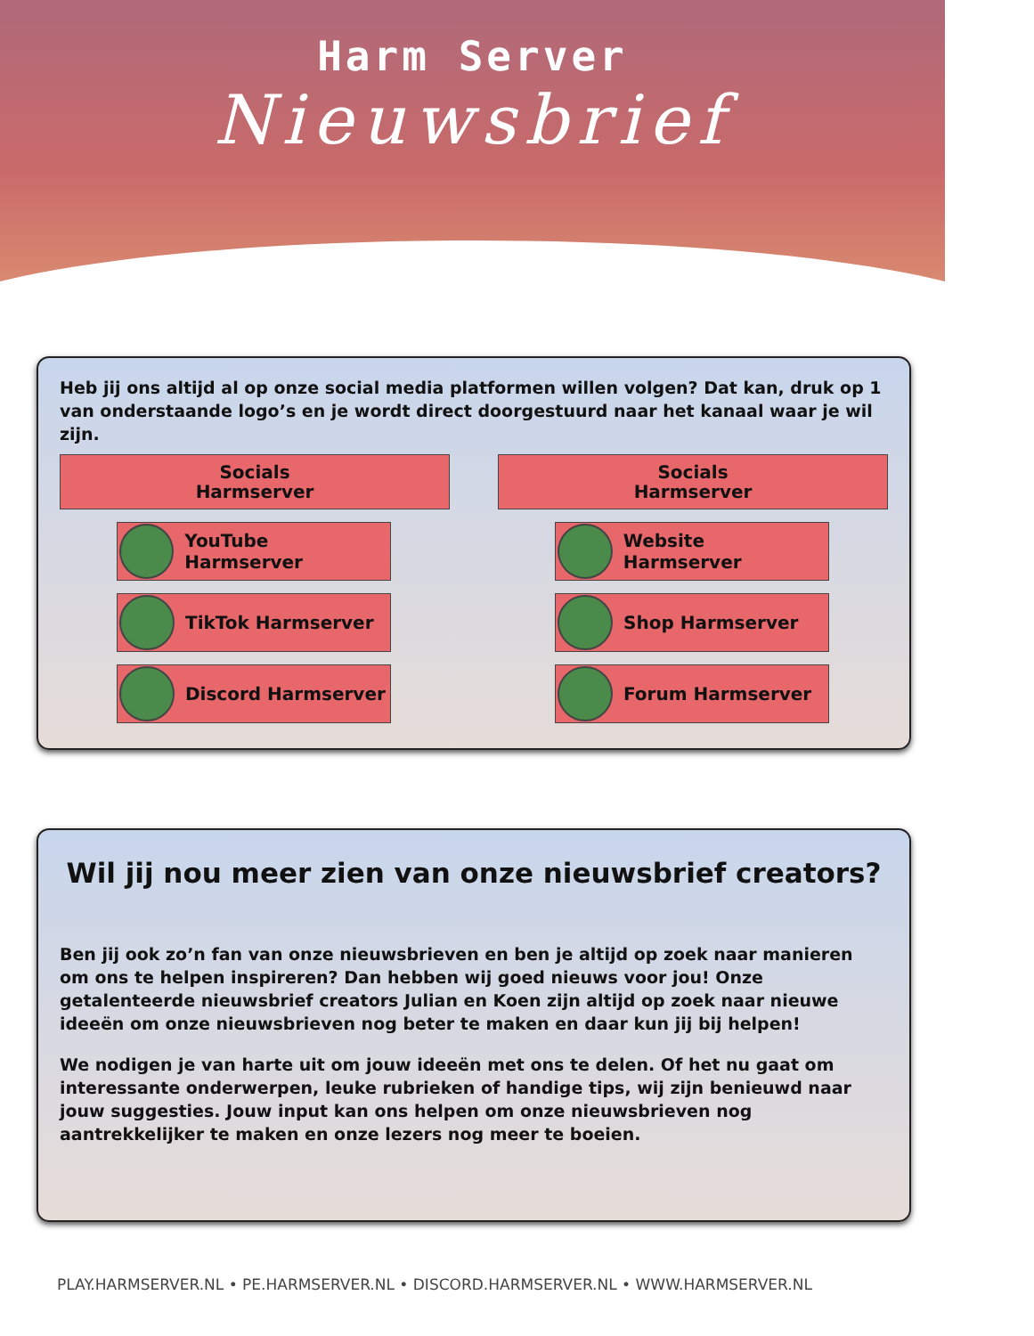Harm Server
Nieuwsbrief
Heb jij ons altijd al op onze social media platformen willen volgen? Dat kan, druk op 1 van onderstaande logo’s en je wordt direct doorgestuurd naar het kanaal waar je wil zijn.
Socials
Harmserver
YouTube Harmserver
TikTok Harmserver
Discord Harmserver
Socials
Harmserver
Website Harmserver
Shop Harmserver
Forum Harmserver
Wil jij nou meer zien van onze nieuwsbrief creators?
Ben jij ook zo’n fan van onze nieuwsbrieven en ben je altijd op zoek naar manieren om ons te helpen inspireren? Dan hebben wij goed nieuws voor jou! Onze getalenteerde nieuwsbrief creators Julian en Koen zijn altijd op zoek naar nieuwe ideeën om onze nieuwsbrieven nog beter te maken en daar kun jij bij helpen!
We nodigen je van harte uit om jouw ideeën met ons te delen. Of het nu gaat om interessante onderwerpen, leuke rubrieken of handige tips, wij zijn benieuwd naar jouw suggesties. Jouw input kan ons helpen om onze nieuwsbrieven nog aantrekkelijker te maken en onze lezers nog meer te boeien.
PLAY.HARMSERVER.NL • PE.HARMSERVER.NL • DISCORD.HARMSERVER.NL • WWW.HARMSERVER.NL